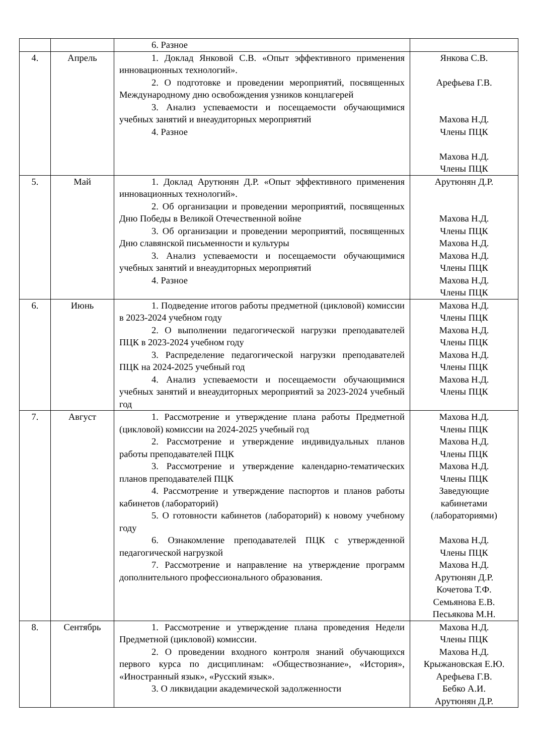| | | 6. Разное | |
| 4. | Апрель | 1. Доклад Янковой С.В. «Опыт эффективного применения инновационных технологий». 2. О подготовке и проведении мероприятий, посвященных Международному дню освобождения узников концлагерей 3. Анализ успеваемости и посещаемости обучающимися учебных занятий и внеаудиторных мероприятий 4. Разное | Янкова С.В. Арефьева Г.В. Махова Н.Д. Члены ПЦК Махова Н.Д. Члены ПЦК |
| 5. | Май | 1. Доклад Арутюнян Д.Р. «Опыт эффективного применения инновационных технологий». 2. Об организации и проведении мероприятий, посвященных Дню Победы в Великой Отечественной войне 3. Об организации и проведении мероприятий, посвященных Дню славянской письменности и культуры 3. Анализ успеваемости и посещаемости обучающимися учебных занятий и внеаудиторных мероприятий 4. Разное | Арутюнян Д.Р. Махова Н.Д. Члены ПЦК Махова Н.Д. Махова Н.Д. Члены ПЦК Махова Н.Д. Члены ПЦК |
| 6. | Июнь | 1. Подведение итогов работы предметной (цикловой) комиссии в 2023-2024 учебном году 2. О выполнении педагогической нагрузки преподавателей ПЦК в 2023-2024 учебном году 3. Распределение педагогической нагрузки преподавателей ПЦК на 2024-2025 учебный год 4. Анализ успеваемости и посещаемости обучающимися учебных занятий и внеаудиторных мероприятий за 2023-2024 учебный год | Махова Н.Д. Члены ПЦК Махова Н.Д. Члены ПЦК Махова Н.Д. Члены ПЦК Махова Н.Д. Члены ПЦК |
| 7. | Август | 1. Рассмотрение и утверждение плана работы Предметной (цикловой) комиссии на 2024-2025 учебный год 2. Рассмотрение и утверждение индивидуальных планов работы преподавателей ПЦК 3. Рассмотрение и утверждение календарно-тематических планов преподавателей ПЦК 4. Рассмотрение и утверждение паспортов и планов работы кабинетов (лабораторий) 5. О готовности кабинетов (лабораторий) к новому учебному году 6. Ознакомление преподавателей ПЦК с утвержденной педагогической нагрузкой 7. Рассмотрение и направление на утверждение программ дополнительного профессионального образования. | Махова Н.Д. Члены ПЦК Махова Н.Д. Члены ПЦК Махова Н.Д. Члены ПЦК Заведующие кабинетами (лабораториями) Махова Н.Д. Члены ПЦК Махова Н.Д. Арутюнян Д.Р. Кочетова Т.Ф. Семьянова Е.В. Песьякова М.Н. |
| 8. | Сентябрь | 1. Рассмотрение и утверждение плана проведения Недели Предметной (цикловой) комиссии. 2. О проведении входного контроля знаний обучающихся первого курса по дисциплинам: «Обществознание», «История», «Иностранный язык», «Русский язык». 3. О ликвидации академической задолженности | Махова Н.Д. Члены ПЦК Махова Н.Д. Крыжановская Е.Ю. Арефьева Г.В. Бебко А.И. Арутюнян Д.Р. |